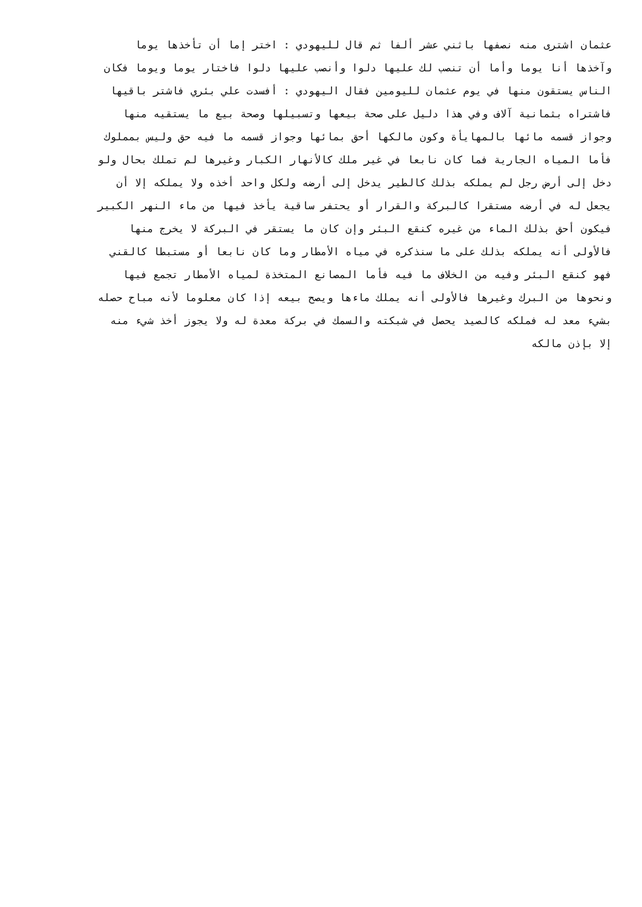عثمان اشترى منه نصفها باثني عشر ألفا ثم قال لليهودي : اختر إما أن تأخذها يوما
وآخذها أنا يوما وأما أن تنصب لك عليها دلوا وأنصب عليها دلوا فاختار يوما ويوما فكان
الناس يستقون منها في يوم عثمان لليومين فقال اليهودي : أفسدت علي بئري فاشتر باقيها
فاشتراه بثمانية آلاف وفي هذا دليل على صحة بيعها وتسبيلها وصحة بيع ما يستقيه منها
وجواز قسمه مائها بالمهايأة وكون مالكها أحق بمائها وجواز قسمه ما فيه حق وليس بمملوك
فأما المياه الجارية فما كان نابعا في غير ملك كالأنهار الكبار وغيرها لم تملك بحال ولو
دخل إلى أرض رجل لم يملكه بذلك كالطير يدخل إلى أرضه ولكل واحد أخذه ولا يملكه إلا أن
يجعل له في أرضه مستقرا كالبركة والقرار أو يحتفر ساقية يأخذ فيها من ماء النهر الكبير
فيكون أحق بذلك الماء من غيره كنقع البئر وإن كان ما يستقر في البركة لا يخرج منها
فالأولى أنه يملكه بذلك على ما سنذكره في مياه الأمطار وما كان نابعا أو مستبطا كالقني
فهو كنقع البئر وفيه من الخلاف ما فيه فأما المصانع المتخذة لمياه الأمطار تجمع فيها
ونحوها من البرك وغيرها فالأولى أنه يملك ماءها ويصح بيعه إذا كان معلوما لأنه مباح حصله
بشيء معد له فملكه كالصيد يحصل في شبكته والسمك في بركة معدة له ولا يجوز أخذ شيء منه
إلا بإذن مالكه